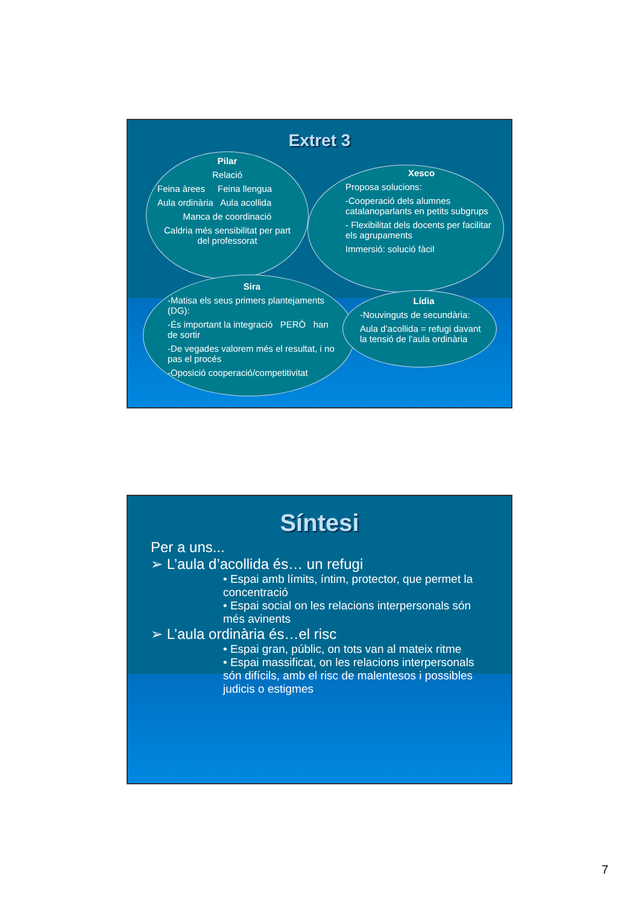Extret 3
Pilar
Relació
Feina àrees Feina llengua
Aula ordinària Aula acollida
Manca de coordinació
Caldria més sensibilitat per part del professorat
Xesco
Proposa solucions:
-Cooperació dels alumnes catalanoparlants en petits subgrups
- Flexibilitat dels docents per facilitar els agrupaments
Immersió: solució fàcil
Sira
-Matisa els seus primers plantejaments (DG):
-És important la integració PERÒ han de sortir
-De vegades valorem més el resultat, i no pas el procés
-Oposició cooperació/competitivitat
Lídia
-Nouvinguts de secundària:
Aula d’acollida = refugi davant la tensió de l’aula ordinària
Síntesi
Per a uns...
➢ L’aula d’acollida és… un refugi
• Espai amb límits, íntim, protector, que permet la concentració
• Espai social on les relacions interpersonals són més avinents
➢ L’aula ordinària és…el risc
• Espai gran, públic, on tots van al mateix ritme
• Espai massificat, on les relacions interpersonals són difícils, amb el risc de malentesos i possibles judicis o estigmes
7